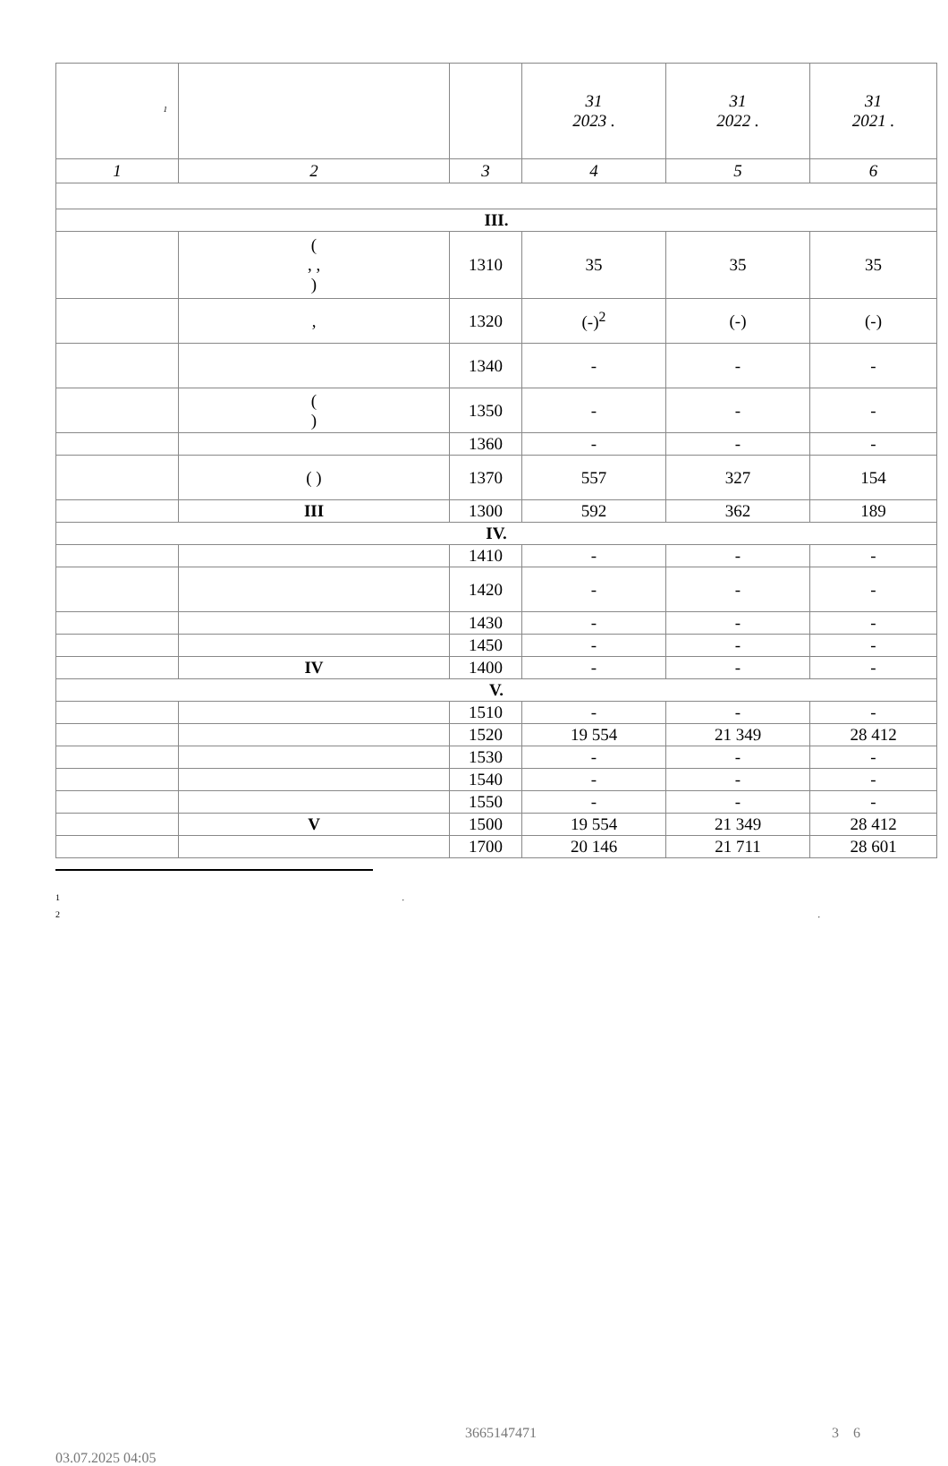| <sup>1</sup> | | | 31 2023 . | 31 2022 . | 31 2021 . |
| 1 | 2 | 3 | 4 | 5 | 6 |
| III. | | | | | |
| | ( , , ) | 1310 | 35 | 35 | 35 |
| | , | 1320 | (-)<sup>2</sup> | (-) | (-) |
| | | 1340 | - | - | - |
| | ( ) | 1350 | - | - | - |
| | | 1360 | - | - | - |
| | ( ) | 1370 | 557 | 327 | 154 |
| | III | 1300 | 592 | 362 | 189 |
| IV. | | | | | |
| | | 1410 | - | - | - |
| | | 1420 | - | - | - |
| | | 1430 | - | - | - |
| | | 1450 | - | - | - |
| | IV | 1400 | - | - | - |
| V. | | | | | |
| | | 1510 | - | - | - |
| | | 1520 | 19 554 | 21 349 | 28 412 |
| | | 1530 | - | - | - |
| | | 1540 | - | - | - |
| | | 1550 | - | - | - |
| | V | 1500 | 19 554 | 21 349 | 28 412 |
| | | 1700 | 20 146 | 21 711 | 28 601 |
1 .
2 .
3665147471 3 6
03.07.2025 04:05